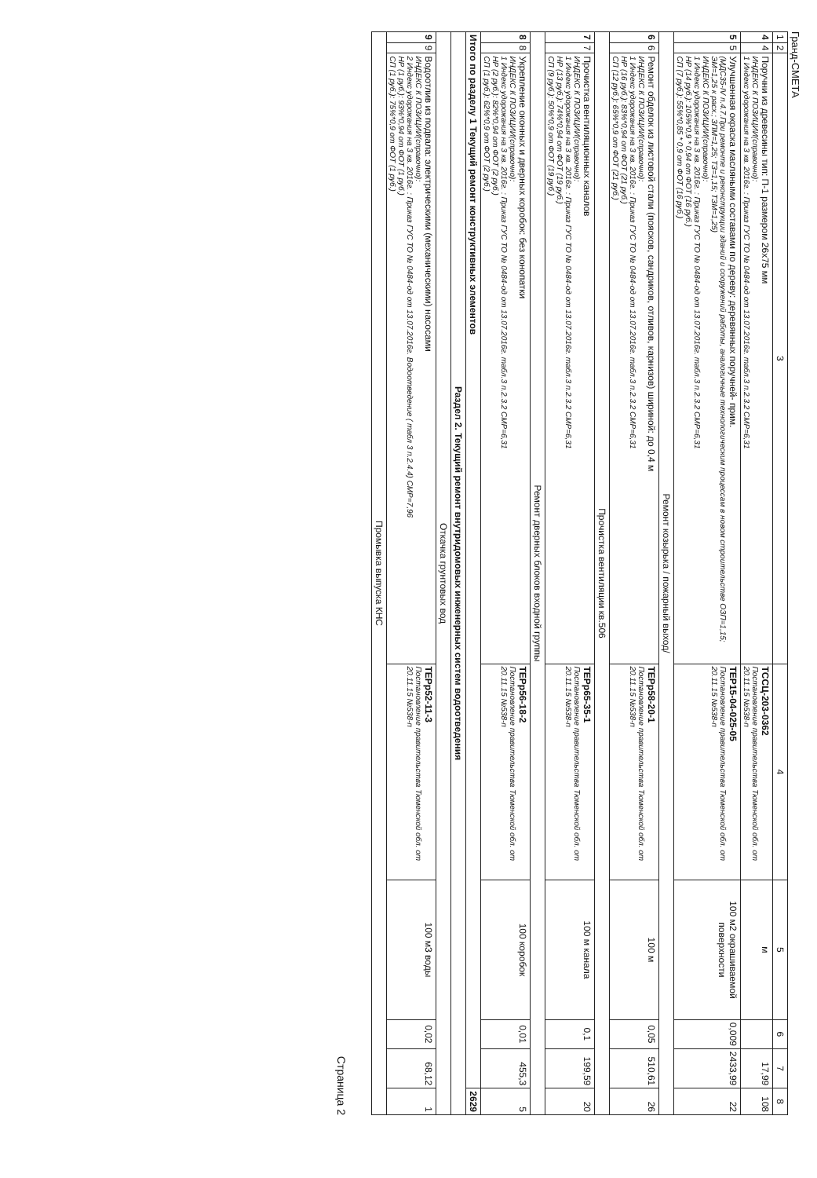Гранд-СМЕТА
| 1 | 2 | 3 | 4 | 5 | 6 | 7 | 8 |
| --- | --- | --- | --- | --- | --- | --- | --- |
| 4 | 4 | Поручни из древесины тип: П-1 размером 26х75 мм ИНДЕКС К ПОЗИЦИИ(справочно): 1 Индекс удорожания на 3 кв. 2016г. : Приказ ГУС ТО № 0484-од от 13.07.2016г. табл.3 п.2.3.2 СМР=6,31 | ТССЦ-203-0362 Постановление правительства Тюменской обл. от 20.11.15 №538-п | м | | 17,99 | 108 |
| 5 | 5 | Улучшенная окраска масляными составами по дереву: деревянных поручней- прим. (МДС35-IV п.4.7.При ремонте и реконструкции зданий и сооружений работы, аналогичные технологическим процессам в новом строительстве ОЗП=1,15; ЭМ=1,25 к расх.; ЗПМ=1,25; ТЗ=1,15; ТЗМ=1,25) ИНДЕКС К ПОЗИЦИИ(справочно): 1 Индекс удорожания на 3 кв. 2016г. : Приказ ГУС ТО № 0484-од от 13.07.2016г. табл.3 п.2.3.2 СМР=6,31 НР (14 руб.): 105%*0,9 * 0,94 от ФОТ (16 руб.) СП (7 руб.): 55%*0,85 * 0,9 от ФОТ (16 руб.) | ТЕР15-04-025-05 Постановление правительства Тюменской обл. от 20.11.15 №538-п | 100 м2 окрашиваемой поверхности | 0,009 | 2433,99 | 22 |
| Ремонт козырька / пожарный выход/ | | | | | | | |
| 6 | 6 | Ремонт обделок из листовой стали (поясков, сандриков, отливов, карнизов) шириной: до 0,4 м ИНДЕКС К ПОЗИЦИИ(справочно): 1 Индекс удорожания на 3 кв. 2016г. : Приказ ГУС ТО № 0484-од от 13.07.2016г. табл.3 п.2.3.2 СМР=6,31 НР (16 руб.): 83%*0,94 от ФОТ (21 руб.) СП (12 руб.): 65%*0,9 от ФОТ (21 руб.) | ТЕРр58-20-1 Постановление правительства Тюменской обл. от 20.11.15 №538-п | 100 м | 0,05 | 510,61 | 26 |
| Прочистка вентиляции кв.506 | | | | | | | |
| 7 | 7 | Прочистка вентиляционных каналов ИНДЕКС К ПОЗИЦИИ(справочно): 1 Индекс удорожания на 3 кв. 2016г. : Приказ ГУС ТО № 0484-од от 13.07.2016г. табл.3 п.2.3.2 СМР=6,31 НР (13 руб.): 74%*0,94 от ФОТ (19 руб.) СП (9 руб.): 50%*0,9 от ФОТ (19 руб.) | ТЕРр65-35-1 Постановление правительства Тюменской обл. от 20.11.15 №538-п | 100 м канала | 0,1 | 199,59 | 20 |
| Ремонт дверных блоков входной группы | | | | | | | |
| 8 | 8 | Укрепление оконных и дверных коробок: без конопатки ИНДЕКС К ПОЗИЦИИ(справочно): 1 Индекс удорожания на 3 кв. 2016г. : Приказ ГУС ТО № 0484-од от 13.07.2016г. табл.3 п.2.3.2 СМР=6,31 НР (2 руб.): 82%*0,94 от ФОТ (2 руб.) СП (1 руб.): 62%*0,9 от ФОТ (2 руб.) | ТЕРр56-18-2 Постановление правительства Тюменской обл. от 20.11.15 №538-п | 100 коробок | 0,01 | 455,3 | 5 |
| Итого по разделу 1 Текущий ремонт конструктивных элементов | | | | | | | 2629 |
| Раздел 2. Текущий ремонт внутридомовых инженерных систем водоотведения | | | | | | | |
| Откачка грунтовых вод | | | | | | | |
| 9 | 9 | Водоотлив из подвала: электрическими (механическими) насосами ИНДЕКС К ПОЗИЦИИ(справочно): 2 Индекс удорожания на 3 кв. 2016г. : Приказ ГУС ТО № 0484-од от 13.07.2016г. Водоотведение ( табл 3 п.2.4.4) СМР=7,96 НР (1 руб.): 93%*0,94 от ФОТ (1 руб.) СП (1 руб.): 75%*0,9 от ФОТ (1 руб.) | ТЕРр52-11-3 Постановление правительства Тюменской обл. от 20.11.15 №538-п | 100 м3 воды | 0,02 | 68,12 | 1 |
| Промывка выпуска КНС | | | | | | | |
Страница 2